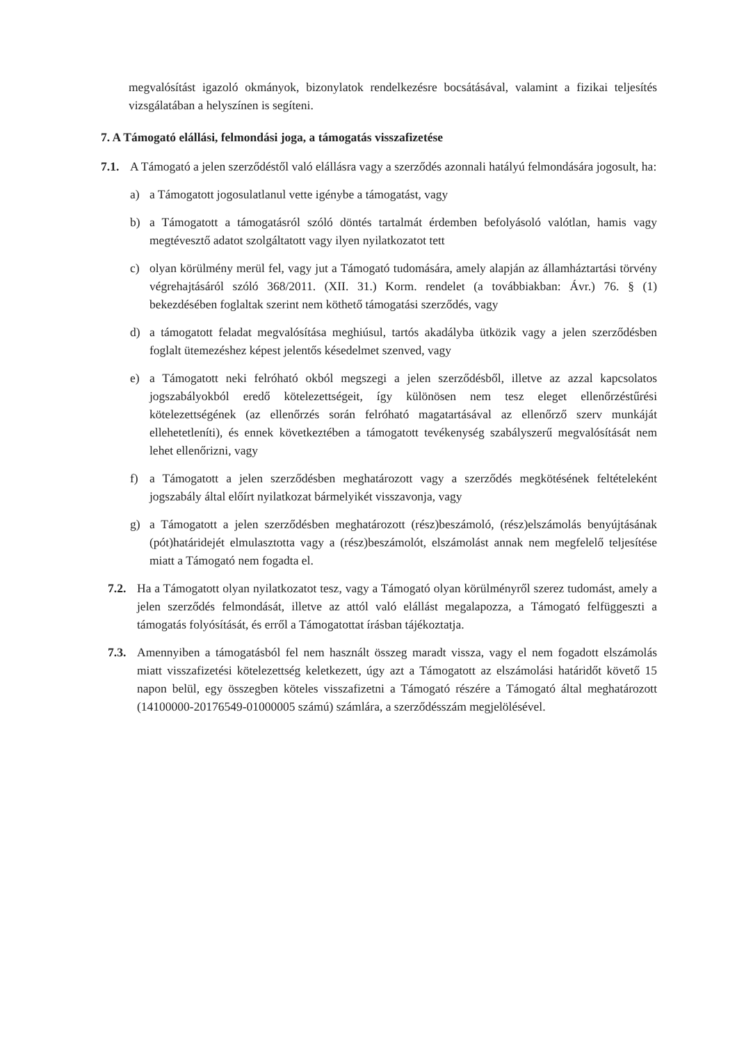megvalósítást igazoló okmányok, bizonylatok rendelkezésre bocsátásával, valamint a fizikai teljesítés vizsgálatában a helyszínen is segíteni.
7. A Támogató elállási, felmondási joga, a támogatás visszafizetése
7.1. A Támogató a jelen szerződéstől való elállásra vagy a szerződés azonnali hatályú felmondására jogosult, ha:
a) a Támogatott jogosulatlanul vette igénybe a támogatást, vagy
b) a Támogatott a támogatásról szóló döntés tartalmát érdemben befolyásoló valótlan, hamis vagy megtévesztő adatot szolgáltatott vagy ilyen nyilatkozatot tett
c) olyan körülmény merül fel, vagy jut a Támogató tudomására, amely alapján az államháztartási törvény végrehajtásáról szóló 368/2011. (XII. 31.) Korm. rendelet (a továbbiakban: Ávr.) 76. § (1) bekezdésében foglaltak szerint nem köthető támogatási szerződés, vagy
d) a támogatott feladat megvalósítása meghiúsul, tartós akadályba ütközik vagy a jelen szerződésben foglalt ütemezéshez képest jelentős késedelmet szenved, vagy
e) a Támogatott neki felróható okból megszegi a jelen szerződésből, illetve az azzal kapcsolatos jogszabályokból eredő kötelezettségeit, így különösen nem tesz eleget ellenőrzéstűrési kötelezettségének (az ellenőrzés során felróható magatartásával az ellenőrző szerv munkáját ellehetetleníti), és ennek következtében a támogatott tevékenység szabályszerű megvalósítását nem lehet ellenőrizni, vagy
f) a Támogatott a jelen szerződésben meghatározott vagy a szerződés megkötésének feltételeként jogszabály által előírt nyilatkozat bármelyikét visszavonja, vagy
g) a Támogatott a jelen szerződésben meghatározott (rész)beszámoló, (rész)elszámolás benyújtásának (pót)határidejét elmulasztotta vagy a (rész)beszámolót, elszámolást annak nem megfelelő teljesítése miatt a Támogató nem fogadta el.
7.2. Ha a Támogatott olyan nyilatkozatot tesz, vagy a Támogató olyan körülményről szerez tudomást, amely a jelen szerződés felmondását, illetve az attól való elállást megalapozza, a Támogató felfüggeszti a támogatás folyósítását, és erről a Támogatottat írásban tájékoztatja.
7.3. Amennyiben a támogatásból fel nem használt összeg maradt vissza, vagy el nem fogadott elszámolás miatt visszafizetési kötelezettség keletkezett, úgy azt a Támogatott az elszámolási határidőt követő 15 napon belül, egy összegben köteles visszafizetni a Támogató részére a Támogató által meghatározott (14100000-20176549-01000005 számú) számlára, a szerződésszám megjelölésével.